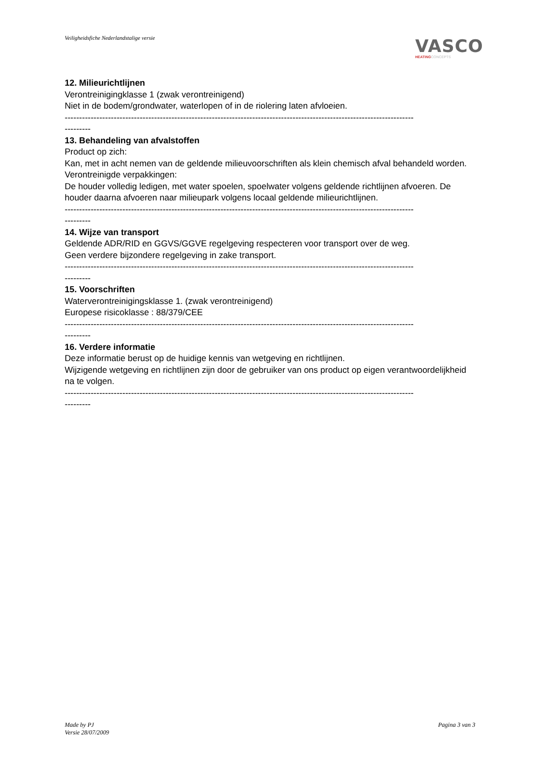Veiligheidsfiche Nederlandstalige versie
VASCO
HEATINGCONCEPTS
12. Milieurichtlijnen
Verontreinigingklasse 1 (zwak verontreinigend)
Niet in de bodem/grondwater, waterlopen of in de riolering laten afvloeien.
-------------------------------------------------------------------------------------------------------------------------
---------
13. Behandeling van afvalstoffen
Product op zich:
Kan, met in acht nemen van de geldende milieuvoorschriften als klein chemisch afval behandeld worden.
Verontreinigde verpakkingen:
De houder volledig ledigen, met water spoelen, spoelwater volgens geldende richtlijnen afvoeren. De houder daarna afvoeren naar milieupark volgens locaal geldende milieurichtlijnen.
-------------------------------------------------------------------------------------------------------------------------
---------
14. Wijze van transport
Geldende ADR/RID en GGVS/GGVE regelgeving respecteren voor transport over de weg.
Geen verdere bijzondere regelgeving in zake transport.
-------------------------------------------------------------------------------------------------------------------------
---------
15. Voorschriften
Waterverontreinigingsklasse 1. (zwak verontreinigend)
Europese risicoklasse : 88/379/CEE
-------------------------------------------------------------------------------------------------------------------------
---------
16. Verdere informatie
Deze informatie berust op de huidige kennis van wetgeving en richtlijnen.
Wijzigende wetgeving en richtlijnen zijn door de gebruiker van ons product op eigen verantwoordelijkheid na te volgen.
-------------------------------------------------------------------------------------------------------------------------
---------
Made by PJ
Versie 28/07/2009
Pagina 3 van 3